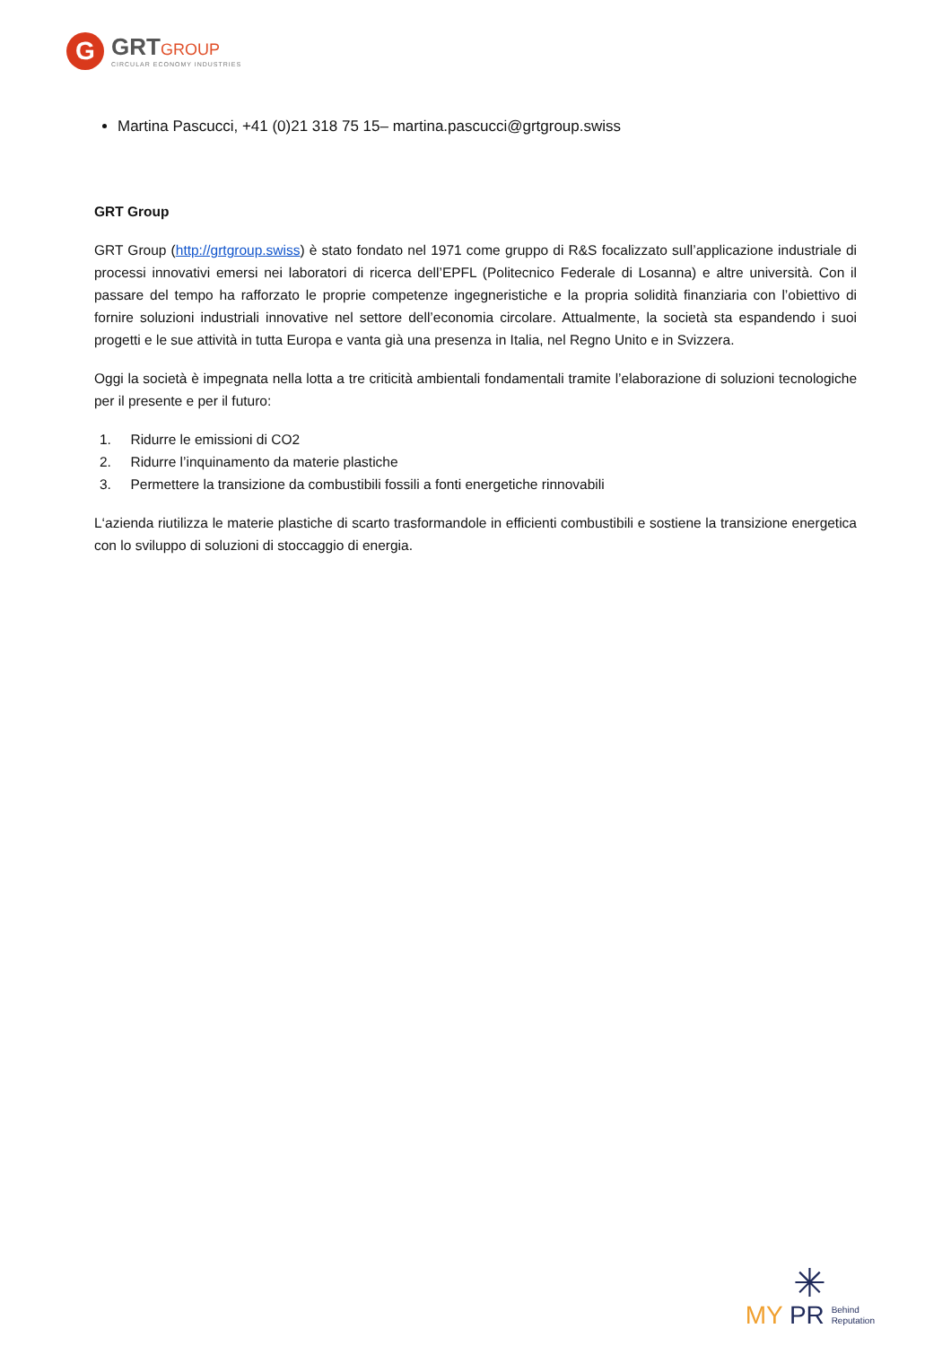G
GRTGROUP
CIRCULAR ECONOMY INDUSTRIES
Martina Pascucci, +41 (0)21 318 75 15– martina.pascucci@grtgroup.swiss
GRT Group
GRT Group (http://grtgroup.swiss) è stato fondato nel 1971 come gruppo di R&S focalizzato sull’applicazione industriale di processi innovativi emersi nei laboratori di ricerca dell’EPFL (Politecnico Federale di Losanna) e altre università. Con il passare del tempo ha rafforzato le proprie competenze ingegneristiche e la propria solidità finanziaria con l’obiettivo di fornire soluzioni industriali innovative nel settore dell’economia circolare. Attualmente, la società sta espandendo i suoi progetti e le sue attività in tutta Europa e vanta già una presenza in Italia, nel Regno Unito e in Svizzera.
Oggi la società è impegnata nella lotta a tre criticità ambientali fondamentali tramite l’elaborazione di soluzioni tecnologiche per il presente e per il futuro:
1. Ridurre le emissioni di CO2
2. Ridurre l’inquinamento da materie plastiche
3. Permettere la transizione da combustibili fossili a fonti energetiche rinnovabili
L‘azienda riutilizza le materie plastiche di scarto trasformandole in efficienti combustibili e sostiene la transizione energetica con lo sviluppo di soluzioni di stoccaggio di energia.
✳
MY PR Behind
Reputation